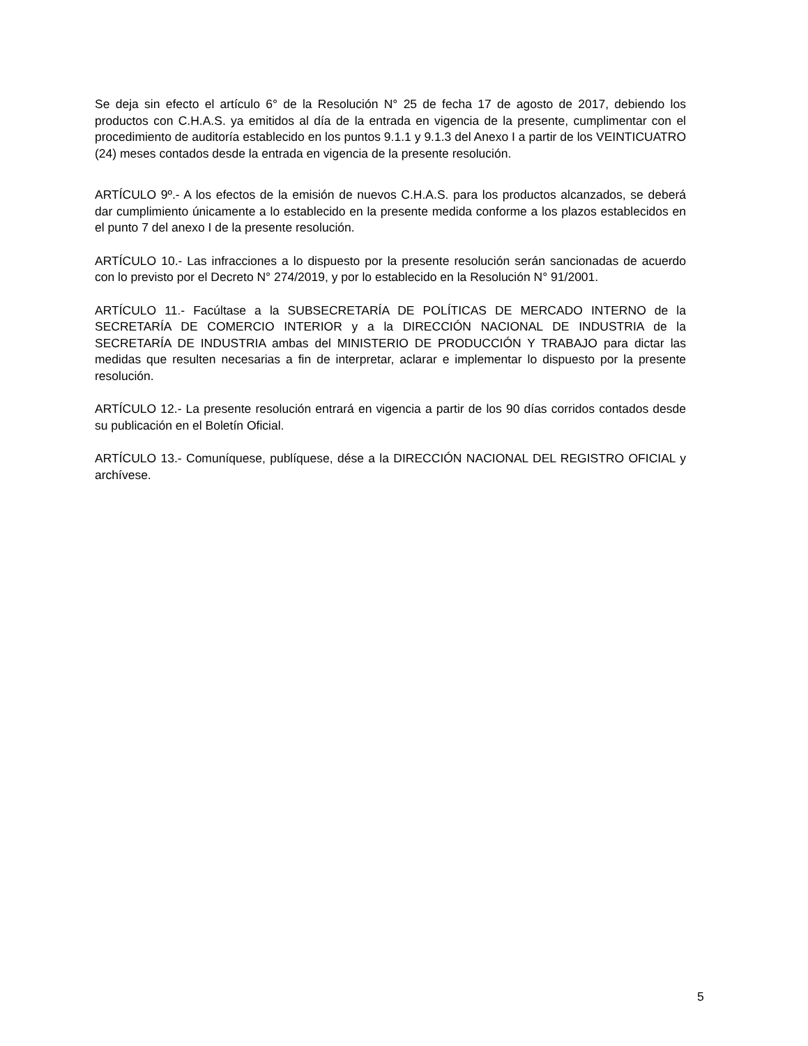Se deja sin efecto el artículo 6° de la Resolución N° 25 de fecha 17 de agosto de 2017, debiendo los productos con C.H.A.S. ya emitidos al día de la entrada en vigencia de la presente, cumplimentar con el procedimiento de auditoría establecido en los puntos 9.1.1 y 9.1.3 del Anexo I a partir de los VEINTICUATRO (24) meses contados desde la entrada en vigencia de la presente resolución.
ARTÍCULO 9º.- A los efectos de la emisión de nuevos C.H.A.S. para los productos alcanzados, se deberá dar cumplimiento únicamente a lo establecido en la presente medida conforme a los plazos establecidos en el punto 7 del anexo I de la presente resolución.
ARTÍCULO 10.- Las infracciones a lo dispuesto por la presente resolución serán sancionadas de acuerdo con lo previsto por el Decreto N° 274/2019, y por lo establecido en la Resolución N° 91/2001.
ARTÍCULO 11.- Facúltase a la SUBSECRETARÍA DE POLÍTICAS DE MERCADO INTERNO de la SECRETARÍA DE COMERCIO INTERIOR y a la DIRECCIÓN NACIONAL DE INDUSTRIA de la SECRETARÍA DE INDUSTRIA ambas del MINISTERIO DE PRODUCCIÓN Y TRABAJO para dictar las medidas que resulten necesarias a fin de interpretar, aclarar e implementar lo dispuesto por la presente resolución.
ARTÍCULO 12.- La presente resolución entrará en vigencia a partir de los 90 días corridos contados desde su publicación en el Boletín Oficial.
ARTÍCULO 13.- Comuníquese, publíquese, dése a la DIRECCIÓN NACIONAL DEL REGISTRO OFICIAL y archívese.
5